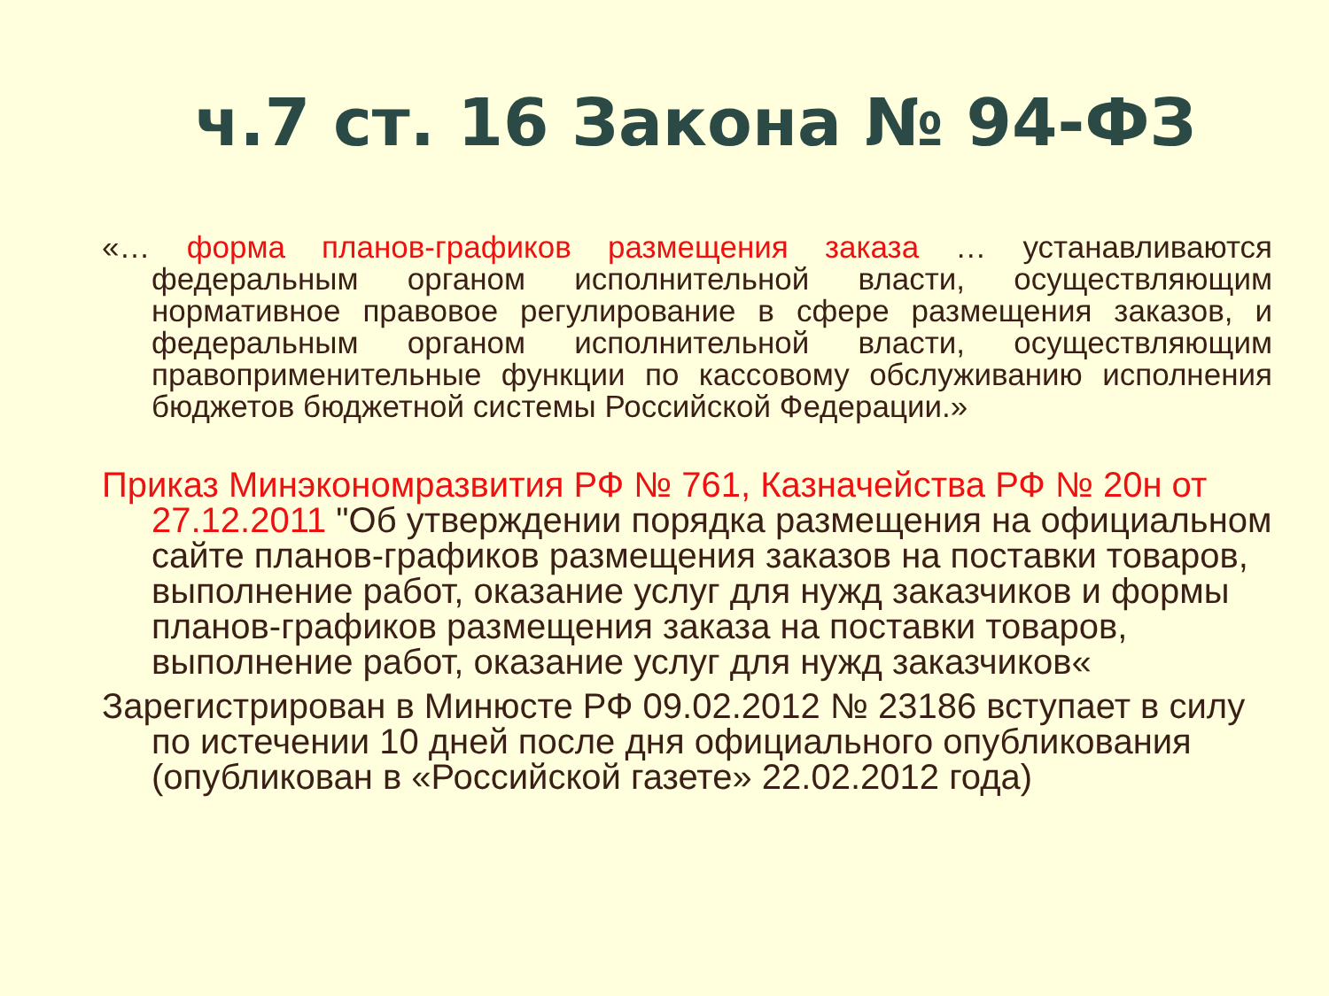ч.7 ст. 16 Закона № 94-ФЗ
«… форма планов-графиков размещения заказа … устанавливаются федеральным органом исполнительной власти, осуществляющим нормативное правовое регулирование в сфере размещения заказов, и федеральным органом исполнительной власти, осуществляющим правоприменительные функции по кассовому обслуживанию исполнения бюджетов бюджетной системы Российской Федерации.»
Приказ Минэкономразвития РФ № 761, Казначейства РФ № 20н от 27.12.2011 "Об утверждении порядка размещения на официальном сайте планов-графиков размещения заказов на поставки товаров, выполнение работ, оказание услуг для нужд заказчиков и формы планов-графиков размещения заказа на поставки товаров, выполнение работ, оказание услуг для нужд заказчиков«
Зарегистрирован в Минюсте РФ 09.02.2012 № 23186 вступает в силу по истечении 10 дней после дня официального опубликования (опубликован в «Российской газете» 22.02.2012 года)